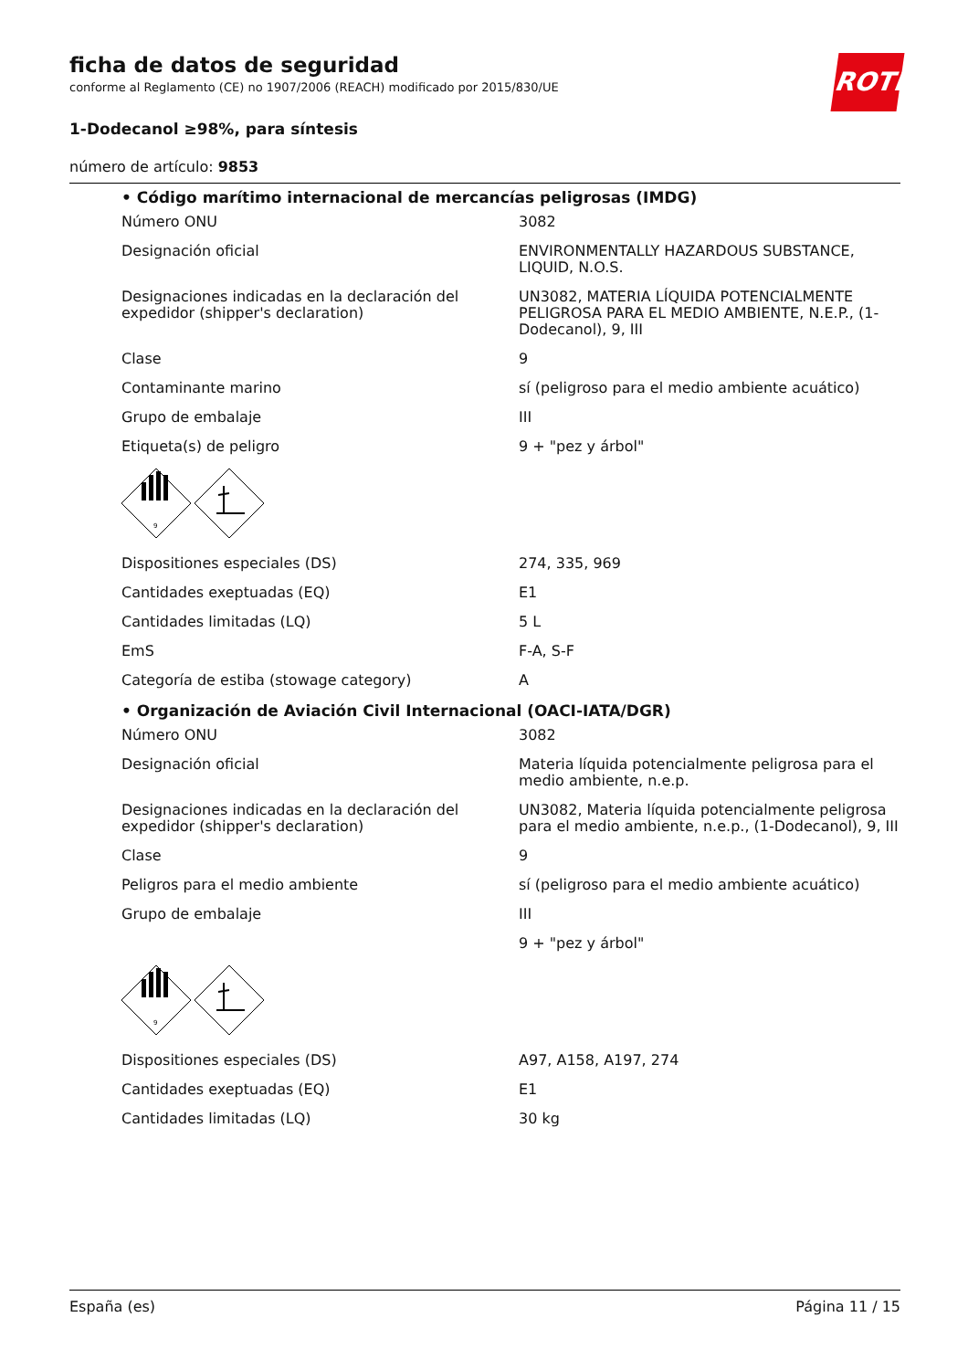ficha de datos de seguridad
conforme al Reglamento (CE) no 1907/2006 (REACH) modificado por 2015/830/UE
1-Dodecanol ≥98%, para síntesis
número de artículo: 9853
ROTH
• Código marítimo internacional de mercancías peligrosas (IMDG)
| Número ONU | 3082 |
| Designación oficial | ENVIRONMENTALLY HAZARDOUS SUBSTANCE, LIQUID, N.O.S. |
| Designaciones indicadas en la declaración del expedidor (shipper's declaration) | UN3082, MATERIA LÍQUIDA POTENCIALMENTE PELIGROSA PARA EL MEDIO AMBIENTE, N.E.P., (1-Dodecanol), 9, III |
| Clase | 9 |
| Contaminante marino | sí (peligroso para el medio ambiente acuático) |
| Grupo de embalaje | III |
| Etiqueta(s) de peligro | 9 + "pez y árbol" |
| 9 | |
| Dispositiones especiales (DS) | 274, 335, 969 |
| Cantidades exeptuadas (EQ) | E1 |
| Cantidades limitadas (LQ) | 5 L |
| EmS | F-A, S-F |
| Categoría de estiba (stowage category) | A |
• Organización de Aviación Civil Internacional (OACI-IATA/DGR)
| Número ONU | 3082 |
| Designación oficial | Materia líquida potencialmente peligrosa para el medio ambiente, n.e.p. |
| Designaciones indicadas en la declaración del expedidor (shipper's declaration) | UN3082, Materia líquida potencialmente peligrosa para el medio ambiente, n.e.p., (1-Dodecanol), 9, III |
| Clase | 9 |
| Peligros para el medio ambiente | sí (peligroso para el medio ambiente acuático) |
| Grupo de embalaje | III |
| | 9 + "pez y árbol" |
| 9 | |
| Dispositiones especiales (DS) | A97, A158, A197, 274 |
| Cantidades exeptuadas (EQ) | E1 |
| Cantidades limitadas (LQ) | 30 kg |
España (es) Página 11 / 15